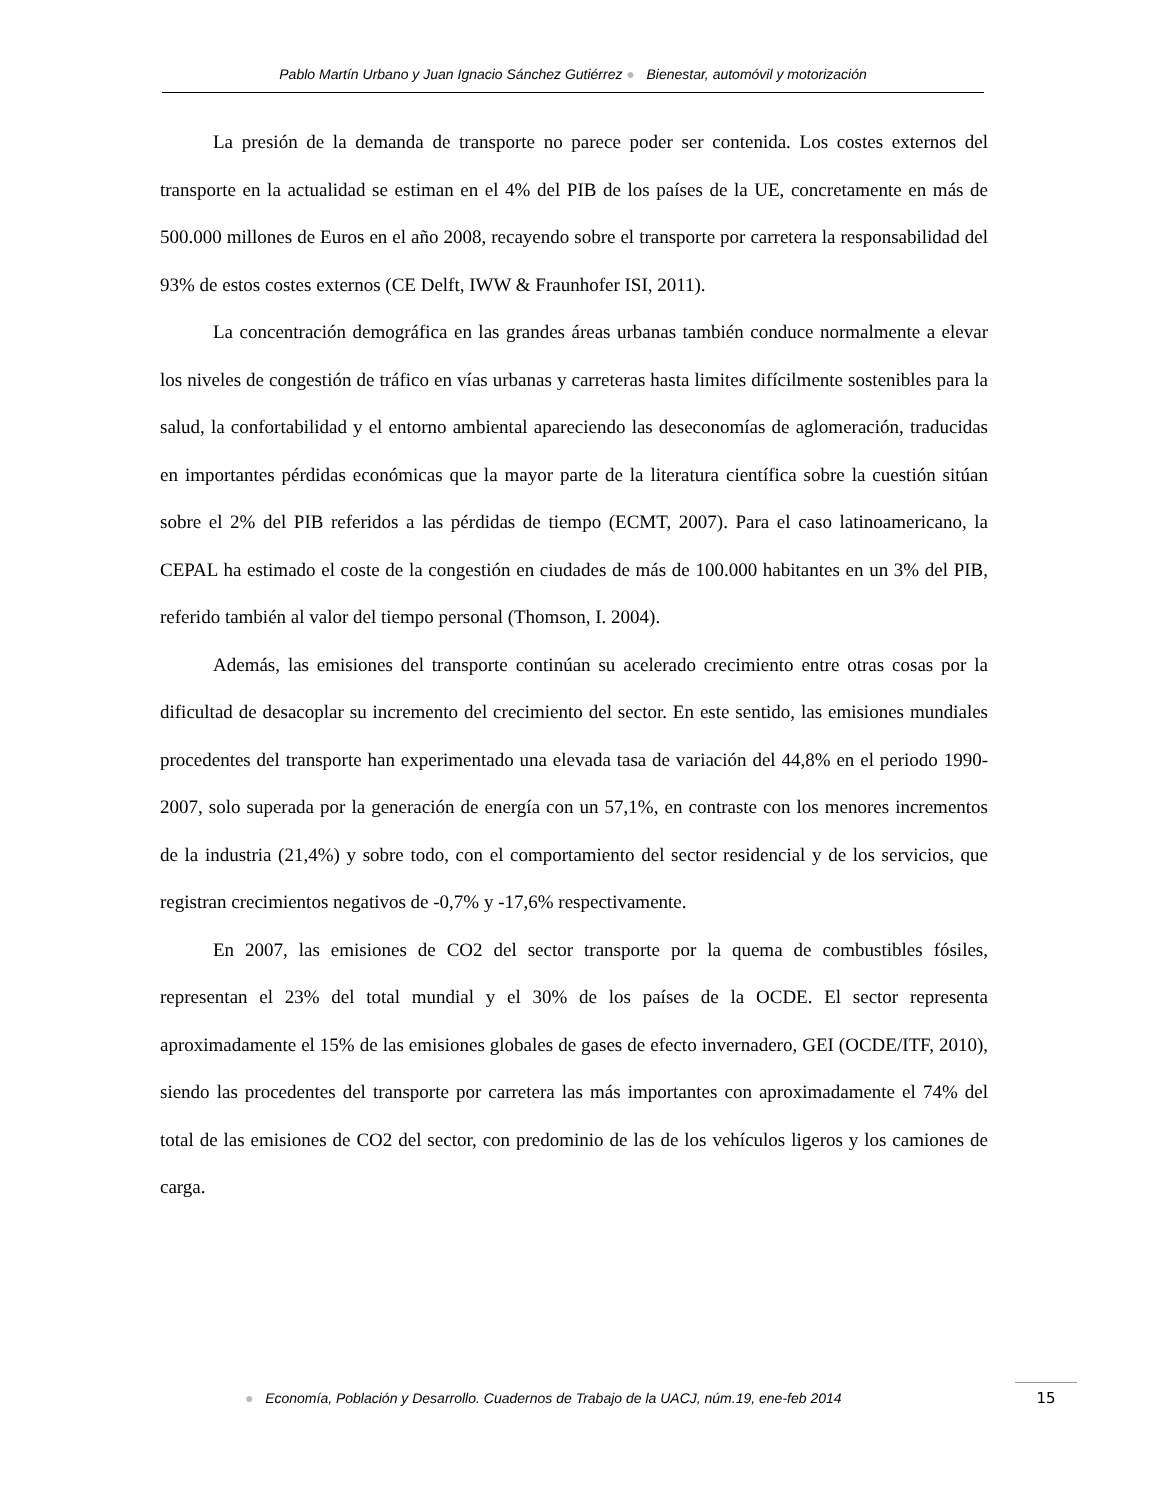Pablo Martín Urbano y Juan Ignacio Sánchez Gutiérrez ● Bienestar, automóvil y motorización
La presión de la demanda de transporte no parece poder ser contenida. Los costes externos del transporte en la actualidad se estiman en el 4% del PIB de los países de la UE, concretamente en más de 500.000 millones de Euros en el año 2008, recayendo sobre el transporte por carretera la responsabilidad del 93% de estos costes externos (CE Delft, IWW & Fraunhofer ISI, 2011).
La concentración demográfica en las grandes áreas urbanas también conduce normalmente a elevar los niveles de congestión de tráfico en vías urbanas y carreteras hasta limites difícilmente sostenibles para la salud, la confortabilidad y el entorno ambiental apareciendo las deseconomías de aglomeración, traducidas en importantes pérdidas económicas que la mayor parte de la literatura científica sobre la cuestión sitúan sobre el 2% del PIB referidos a las pérdidas de tiempo (ECMT, 2007). Para el caso latinoamericano, la CEPAL ha estimado el coste de la congestión en ciudades de más de 100.000 habitantes en un 3% del PIB, referido también al valor del tiempo personal (Thomson, I. 2004).
Además, las emisiones del transporte continúan su acelerado crecimiento entre otras cosas por la dificultad de desacoplar su incremento del crecimiento del sector. En este sentido, las emisiones mundiales procedentes del transporte han experimentado una elevada tasa de variación del 44,8% en el periodo 1990-2007, solo superada por la generación de energía con un 57,1%, en contraste con los menores incrementos de la industria (21,4%) y sobre todo, con el comportamiento del sector residencial y de los servicios, que registran crecimientos negativos de -0,7% y -17,6% respectivamente.
En 2007, las emisiones de CO2 del sector transporte por la quema de combustibles fósiles, representan el 23% del total mundial y el 30% de los países de la OCDE. El sector representa aproximadamente el 15% de las emisiones globales de gases de efecto invernadero, GEI (OCDE/ITF, 2010), siendo las procedentes del transporte por carretera las más importantes con aproximadamente el 74% del total de las emisiones de CO2 del sector, con predominio de las de los vehículos ligeros y los camiones de carga.
● Economía, Población y Desarrollo. Cuadernos de Trabajo de la UACJ, núm.19, ene-feb 2014
15